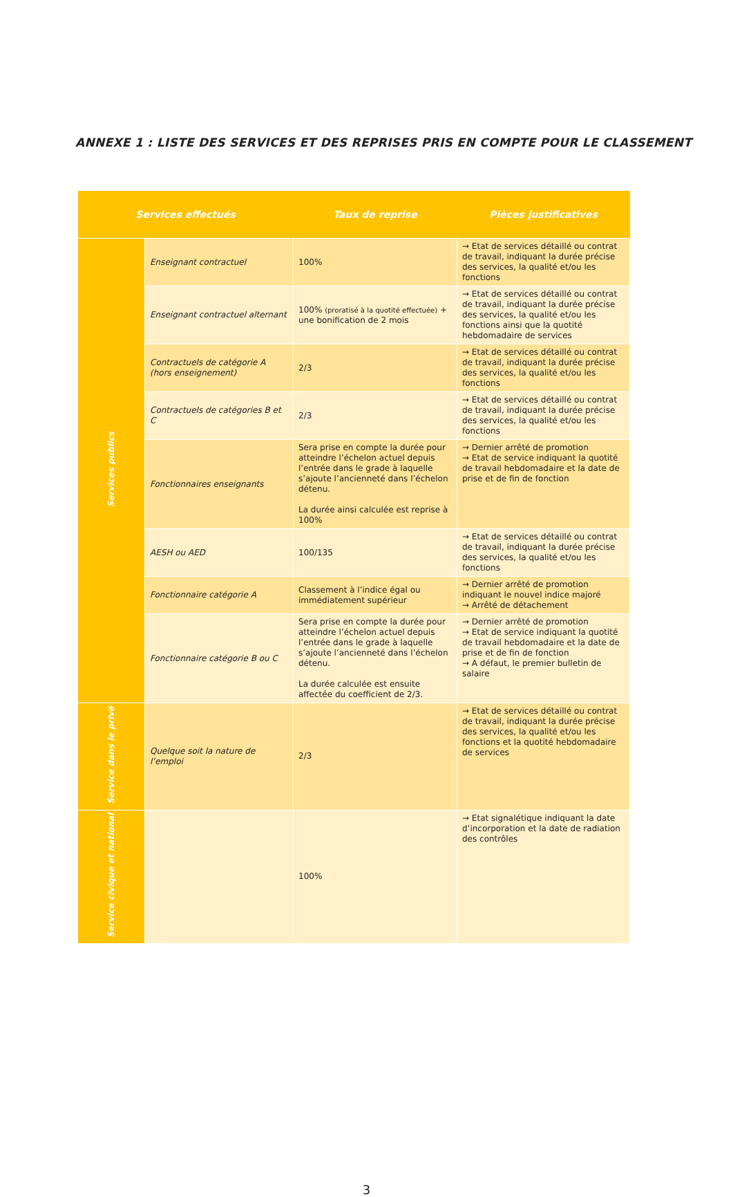ANNEXE 1 : LISTE DES SERVICES ET DES REPRISES PRIS EN COMPTE POUR LE CLASSEMENT
| Services effectués | | Taux de reprise | Pièces justificatives |
| --- | --- | --- | --- |
| Services publics | Enseignant contractuel | 100% | → Etat de services détaillé ou contrat de travail, indiquant la durée précise des services, la qualité et/ou les fonctions |
| | Enseignant contractuel alternant | 100% (proratisé à la quotité effectuée) + une bonification de 2 mois | → Etat de services détaillé ou contrat de travail, indiquant la durée précise des services, la qualité et/ou les fonctions ainsi que la quotité hebdomadaire de services |
| | Contractuels de catégorie A (hors enseignement) | 2/3 | → Etat de services détaillé ou contrat de travail, indiquant la durée précise des services, la qualité et/ou les fonctions |
| | Contractuels de catégories B et C | 2/3 | → Etat de services détaillé ou contrat de travail, indiquant la durée précise des services, la qualité et/ou les fonctions |
| | Fonctionnaires enseignants | Sera prise en compte la durée pour atteindre l’échelon actuel depuis l’entrée dans le grade à laquelle s’ajoute l’ancienneté dans l’échelon détenu. La durée ainsi calculée est reprise à 100% | → Dernier arrêté de promotion → Etat de service indiquant la quotité de travail hebdomadaire et la date de prise et de fin de fonction |
| | AESH ou AED | 100/135 | → Etat de services détaillé ou contrat de travail, indiquant la durée précise des services, la qualité et/ou les fonctions |
| | Fonctionnaire catégorie A | Classement à l’indice égal ou immédiatement supérieur | → Dernier arrêté de promotion indiquant le nouvel indice majoré → Arrêté de détachement |
| | Fonctionnaire catégorie B ou C | Sera prise en compte la durée pour atteindre l’échelon actuel depuis l’entrée dans le grade à laquelle s’ajoute l’ancienneté dans l’échelon détenu. La durée calculée est ensuite affectée du coefficient de 2/3. | → Dernier arrêté de promotion → Etat de service indiquant la quotité de travail hebdomadaire et la date de prise et de fin de fonction → A défaut, le premier bulletin de salaire |
| Service dans le privé | Quelque soit la nature de l’emploi | 2/3 | → Etat de services détaillé ou contrat de travail, indiquant la durée précise des services, la qualité et/ou les fonctions et la quotité hebdomadaire de services |
| Service civique et national | | 100% | → Etat signalétique indiquant la date d’incorporation et la date de radiation des contrôles |
3